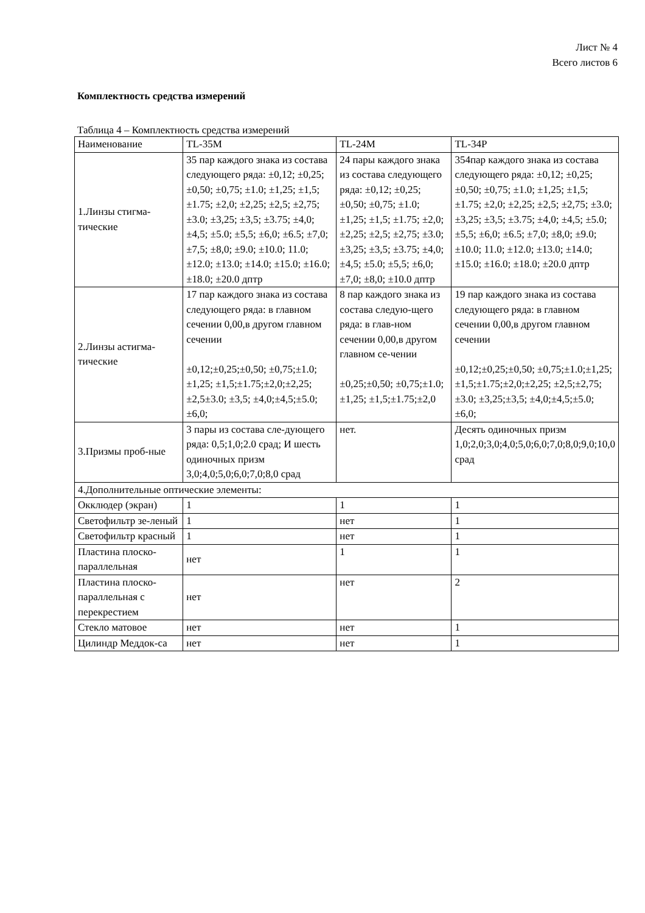Лист № 4
Всего листов 6
Комплектность средства измерений
Таблица 4 – Комплектность средства измерений
| Наименование | TL-35M | TL-24M | TL-34P |
| 1.Линзы стигма-тические | 35 пар каждого знака из состава следующего ряда: ±0,12; ±0,25; ±0,50; ±0,75; ±1.0; ±1,25; ±1,5; ±1.75; ±2,0; ±2,25; ±2,5; ±2,75; ±3.0; ±3,25; ±3,5; ±3.75; ±4,0; ±4,5; ±5.0; ±5,5; ±6,0; ±6.5; ±7,0; ±7,5; ±8,0; ±9.0; ±10.0; 11.0; ±12.0; ±13.0; ±14.0; ±15.0; ±16.0; ±18.0; ±20.0 дптр | 24 пары каждого знака из состава следующего ряда: ±0,12; ±0,25; ±0,50; ±0,75; ±1.0; ±1,25; ±1,5; ±1.75; ±2,0; ±2,25; ±2,5; ±2,75; ±3.0; ±3,25; ±3,5; ±3.75; ±4,0; ±4,5; ±5.0; ±5,5; ±6,0; ±7,0; ±8,0; ±10.0 дптр | 354пар каждого знака из состава следующего ряда: ±0,12; ±0,25; ±0,50; ±0,75; ±1.0; ±1,25; ±1,5; ±1.75; ±2,0; ±2,25; ±2,5; ±2,75; ±3.0; ±3,25; ±3,5; ±3.75; ±4,0; ±4,5; ±5.0; ±5,5; ±6,0; ±6.5; ±7,0; ±8,0; ±9.0; ±10.0; 11.0; ±12.0; ±13.0; ±14.0; ±15.0; ±16.0; ±18.0; ±20.0 дптр |
| 2.Линзы астигма-тические | 17 пар каждого знака из состава следующего ряда: в главном сечении 0,00,в другом главном сечении ±0,12;±0,25;±0,50; ±0,75;±1.0;±1,25; ±1,5;±1.75;±2,0;±2,25; ±2,5±3.0; ±3,5; ±4,0;±4,5;±5.0; ±6,0; | 8 пар каждого знака из состава следую-щего ряда: в глав-ном сечении 0,00,в другом главном се-чении ±0,25;±0,50; ±0,75;±1.0;±1,25; ±1,5;±1.75;±2,0 | 19 пар каждого знака из состава следующего ряда: в главном сечении 0,00,в другом главном сечении ±0,12;±0,25;±0,50; ±0,75;±1.0;±1,25; ±1,5;±1.75;±2,0;±2,25; ±2,5;±2,75;±3.0; ±3,25;±3,5; ±4,0;±4,5;±5.0; ±6,0; |
| 3.Призмы проб-ные | 3 пары из состава сле-дующего ряда: 0,5;1,0;2.0 срад; И шесть одиночных призм 3,0;4,0;5,0;6,0;7,0;8,0 срад | нет. | Десять одиночных призм 1,0;2,0;3,0;4,0;5,0;6,0;7,0;8,0;9,0;10,0 срад |
| 4.Дополнительные оптические элементы: | | | |
| Окклюдер (экран) | 1 | 1 | 1 |
| Светофильтр зе-леный | 1 | нет | 1 |
| Светофильтр красный | 1 | нет | 1 |
| Пластина плоско-параллельная | нет | 1 | 1 |
| Пластина плоско-параллельная с перекрестием | нет | нет | 2 |
| Стекло матовое | нет | нет | 1 |
| Цилиндр Меддок-са | нет | нет | 1 |